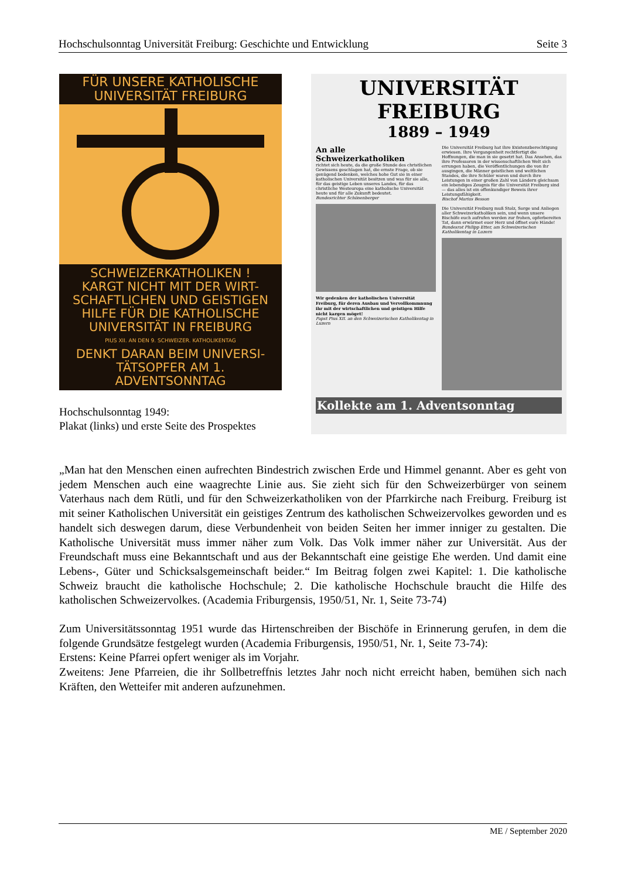Hochschulsonntag Universität Freiburg: Geschichte und Entwicklung Seite 3
FÜR UNSERE KATHOLISCHE
UNIVERSITÄT FREIBURG
SCHWEIZERKATHOLIKEN !
KARGT NICHT MIT DER WIRT-
SCHAFTLICHEN UND GEISTIGEN
HILFE FÜR DIE KATHOLISCHE
UNIVERSITÄT IN FREIBURG
PIUS XII. AN DEN 9. SCHWEIZER. KATHOLIKENTAG
DENKT DARAN BEIM UNIVERSI-
TÄTSOPFER AM 1. ADVENTSONNTAG
Hochschulsonntag 1949:
Plakat (links) und erste Seite des Prospektes
UNIVERSITÄT FREIBURG
1889 – 1949
An alle Schweizerkatholiken
richtet sich heute, da die große Stunde des christlichen Gewissens geschlagen hat, die ernste Frage, ob sie genügend bedenken, welches hohe Gut sie in einer katholischen Universität besitzen und was für sie alle, für das geistige Leben unseres Landes, für das christliche Westeuropa eine katholische Universität heute und für alle Zukunft bedeutet.
Bundesrichter Schönenberger
Wir gedenken der katholischen Universität Freiburg, für deren Ausbau und Vervollkommnung ihr mit der wirtschaftlichen und geistigen Hilfe nicht kargen möget!
Papst Pius XII. an den Schweizerischen Katholikentag in Luzern
Die Universität Freiburg hat ihre Existenzberechtigung erwiesen. Ihre Vergangenheit rechtfertigt die Hoffnungen, die man in sie gesetzt hat. Das Ansehen, das ihre Professoren in der wissenschaftlichen Welt sich errungen haben, die Veröffentlichungen die von ihr ausgingen, die Männer geistlichen und weltlichen Standes, die ihre Schüler waren und durch ihre Leistungen in einer großen Zahl von Ländern gleichsam ein lebendiges Zeugnis für die Universität Freiburg sind — das alles ist ein offenkundiger Beweis ihrer Leistungsfähigkeit.
Bischof Marius Besson
Die Universität Freiburg muß Stolz, Sorge und Anliegen aller Schweizerkatholiken sein, und wenn unsere Bischöfe euch aufrufen werden zur frohen, opferbereiten Tat, dann erwärmet euer Herz und öffnet eure Hände!
Bundesrat Philipp Etter, am Schweizerischen Katholikentag in Luzern
Kollekte am 1. Adventsonntag
„Man hat den Menschen einen aufrechten Bindestrich zwischen Erde und Himmel genannt. Aber es geht von jedem Menschen auch eine waagrechte Linie aus. Sie zieht sich für den Schweizerbürger von seinem Vaterhaus nach dem Rütli, und für den Schweizerkatholiken von der Pfarrkirche nach Freiburg. Freiburg ist mit seiner Katholischen Universität ein geistiges Zentrum des katholischen Schweizervolkes geworden und es handelt sich deswegen darum, diese Verbundenheit von beiden Seiten her immer inniger zu gestalten. Die Katholische Universität muss immer näher zum Volk. Das Volk immer näher zur Universität. Aus der Freundschaft muss eine Bekanntschaft und aus der Bekanntschaft eine geistige Ehe werden. Und damit eine Lebens-, Güter und Schicksalsgemeinschaft beider.“ Im Beitrag folgen zwei Kapitel: 1. Die katholische Schweiz braucht die katholische Hochschule; 2. Die katholische Hochschule braucht die Hilfe des katholischen Schweizervolkes. (Academia Friburgensis, 1950/51, Nr. 1, Seite 73-74)
Zum Universitätssonntag 1951 wurde das Hirtenschreiben der Bischöfe in Erinnerung gerufen, in dem die folgende Grundsätze festgelegt wurden (Academia Friburgensis, 1950/51, Nr. 1, Seite 73-74):
Erstens: Keine Pfarrei opfert weniger als im Vorjahr.
Zweitens: Jene Pfarreien, die ihr Sollbetreffnis letztes Jahr noch nicht erreicht haben, bemühen sich nach Kräften, den Wetteifer mit anderen aufzunehmen.
ME / September 2020